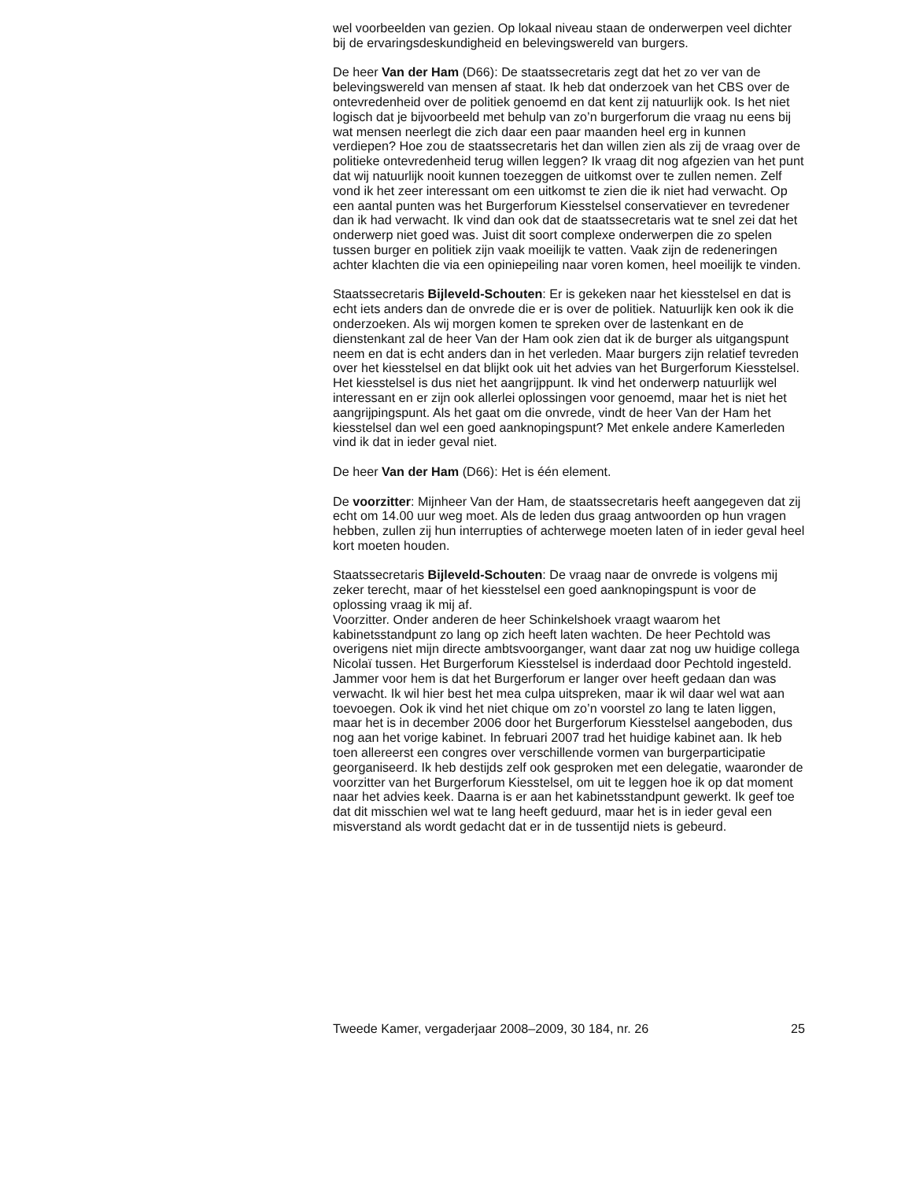wel voorbeelden van gezien. Op lokaal niveau staan de onderwerpen veel dichter bij de ervaringsdeskundigheid en belevingswereld van burgers.
De heer Van der Ham (D66): De staatssecretaris zegt dat het zo ver van de belevingswereld van mensen af staat. Ik heb dat onderzoek van het CBS over de ontevredenheid over de politiek genoemd en dat kent zij natuurlijk ook. Is het niet logisch dat je bijvoorbeeld met behulp van zo’n burgerforum die vraag nu eens bij wat mensen neerlegt die zich daar een paar maanden heel erg in kunnen verdiepen? Hoe zou de staatssecretaris het dan willen zien als zij de vraag over de politieke ontevredenheid terug willen leggen? Ik vraag dit nog afgezien van het punt dat wij natuurlijk nooit kunnen toezeggen de uitkomst over te zullen nemen. Zelf vond ik het zeer interessant om een uitkomst te zien die ik niet had verwacht. Op een aantal punten was het Burgerforum Kiesstelsel conservatiever en tevredener dan ik had verwacht. Ik vind dan ook dat de staatssecretaris wat te snel zei dat het onderwerp niet goed was. Juist dit soort complexe onderwerpen die zo spelen tussen burger en politiek zijn vaak moeilijk te vatten. Vaak zijn de redeneringen achter klachten die via een opiniepeiling naar voren komen, heel moeilijk te vinden.
Staatssecretaris Bijleveld-Schouten: Er is gekeken naar het kiesstelsel en dat is echt iets anders dan de onvrede die er is over de politiek. Natuurlijk ken ook ik die onderzoeken. Als wij morgen komen te spreken over de lastenkant en de dienstenkant zal de heer Van der Ham ook zien dat ik de burger als uitgangspunt neem en dat is echt anders dan in het verleden. Maar burgers zijn relatief tevreden over het kiesstelsel en dat blijkt ook uit het advies van het Burgerforum Kiesstelsel. Het kiesstelsel is dus niet het aangrijppunt. Ik vind het onderwerp natuurlijk wel interessant en er zijn ook allerlei oplossingen voor genoemd, maar het is niet het aangrijpingspunt. Als het gaat om die onvrede, vindt de heer Van der Ham het kiesstelsel dan wel een goed aanknopingspunt? Met enkele andere Kamerleden vind ik dat in ieder geval niet.
De heer Van der Ham (D66): Het is één element.
De voorzitter: Mijnheer Van der Ham, de staatssecretaris heeft aangegeven dat zij echt om 14.00 uur weg moet. Als de leden dus graag antwoorden op hun vragen hebben, zullen zij hun interrupties of achterwege moeten laten of in ieder geval heel kort moeten houden.
Staatssecretaris Bijleveld-Schouten: De vraag naar de onvrede is volgens mij zeker terecht, maar of het kiesstelsel een goed aanknopingspunt is voor de oplossing vraag ik mij af.
Voorzitter. Onder anderen de heer Schinkelshoek vraagt waarom het kabinetsstandpunt zo lang op zich heeft laten wachten. De heer Pechtold was overigens niet mijn directe ambtsvoorganger, want daar zat nog uw huidige collega Nicolaï tussen. Het Burgerforum Kiesstelsel is inderdaad door Pechtold ingesteld. Jammer voor hem is dat het Burgerforum er langer over heeft gedaan dan was verwacht. Ik wil hier best het mea culpa uitspreken, maar ik wil daar wel wat aan toevoegen. Ook ik vind het niet chique om zo’n voorstel zo lang te laten liggen, maar het is in december 2006 door het Burgerforum Kiesstelsel aangeboden, dus nog aan het vorige kabinet. In februari 2007 trad het huidige kabinet aan. Ik heb toen allereerst een congres over verschillende vormen van burgerparticipatie georganiseerd. Ik heb destijds zelf ook gesproken met een delegatie, waaronder de voorzitter van het Burgerforum Kiesstelsel, om uit te leggen hoe ik op dat moment naar het advies keek. Daarna is er aan het kabinetsstandpunt gewerkt. Ik geef toe dat dit misschien wel wat te lang heeft geduurd, maar het is in ieder geval een misverstand als wordt gedacht dat er in de tussentijd niets is gebeurd.
Tweede Kamer, vergaderjaar 2008–2009, 30 184, nr. 26 25